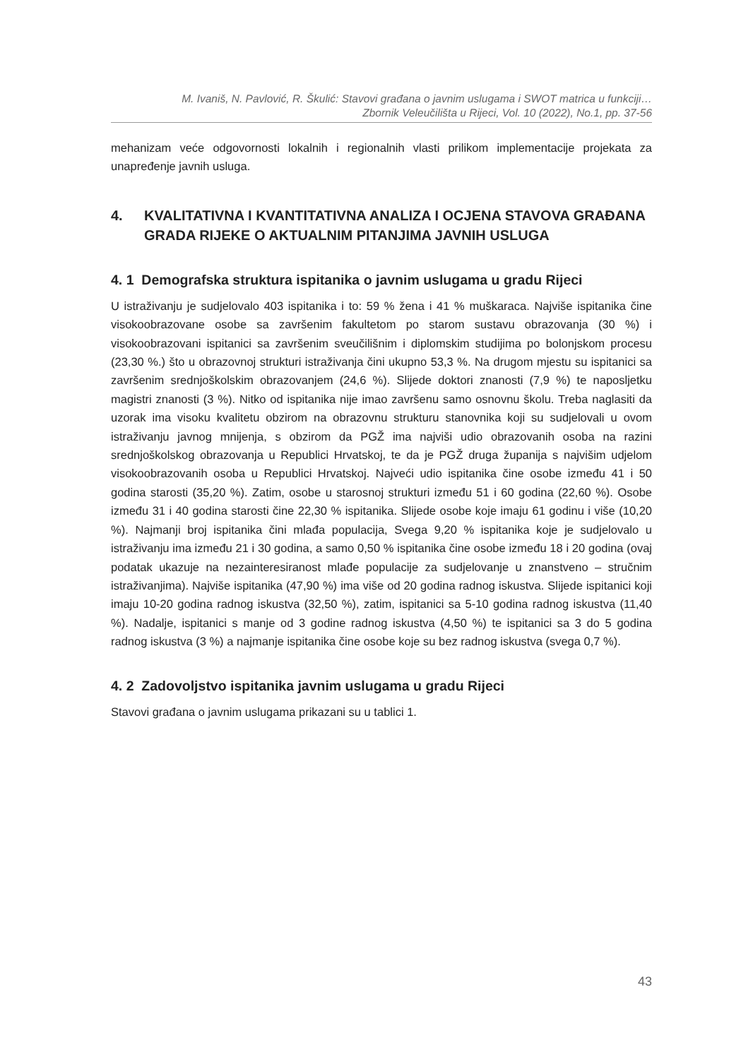M. Ivaniš, N. Pavlović, R. Škulić: Stavovi građana o javnim uslugama i SWOT matrica u funkciji…
Zbornik Veleučilišta u Rijeci, Vol. 10 (2022), No.1, pp. 37-56
mehanizam veće odgovornosti lokalnih i regionalnih vlasti prilikom implementacije projekata za unapređenje javnih usluga.
4. KVALITATIVNA I KVANTITATIVNA ANALIZA I OCJENA STAVOVA GRAĐANA GRADA RIJEKE O AKTUALNIM PITANJIMA JAVNIH USLUGA
4. 1 Demografska struktura ispitanika o javnim uslugama u gradu Rijeci
U istraživanju je sudjelovalo 403 ispitanika i to: 59 % žena i 41 % muškaraca. Najviše ispitanika čine visokoobrazovane osobe sa završenim fakultetom po starom sustavu obrazovanja (30 %) i visokoobrazovani ispitanici sa završenim sveučilišnim i diplomskim studijima po bolonjskom procesu (23,30 %.) što u obrazovnoj strukturi istraživanja čini ukupno 53,3 %. Na drugom mjestu su ispitanici sa završenim srednjoškolskim obrazovanjem (24,6 %). Slijede doktori znanosti (7,9 %) te naposljetku magistri znanosti (3 %). Nitko od ispitanika nije imao završenu samo osnovnu školu. Treba naglasiti da uzorak ima visoku kvalitetu obzirom na obrazovnu strukturu stanovnika koji su sudjelovali u ovom istraživanju javnog mnijenja, s obzirom da PGŽ ima najviši udio obrazovanih osoba na razini srednjoškolskog obrazovanja u Republici Hrvatskoj, te da je PGŽ druga županija s najvišim udjelom visokoobrazovanih osoba u Republici Hrvatskoj. Najveći udio ispitanika čine osobe između 41 i 50 godina starosti (35,20 %). Zatim, osobe u starosnoj strukturi između 51 i 60 godina (22,60 %). Osobe između 31 i 40 godina starosti čine 22,30 % ispitanika. Slijede osobe koje imaju 61 godinu i više (10,20 %). Najmanji broj ispitanika čini mlađa populacija, Svega 9,20 % ispitanika koje je sudjelovalo u istraživanju ima između 21 i 30 godina, a samo 0,50 % ispitanika čine osobe između 18 i 20 godina (ovaj podatak ukazuje na nezainteresiranost mlađe populacije za sudjelovanje u znanstveno – stručnim istraživanjima). Najviše ispitanika (47,90 %) ima više od 20 godina radnog iskustva. Slijede ispitanici koji imaju 10-20 godina radnog iskustva (32,50 %), zatim, ispitanici sa 5-10 godina radnog iskustva (11,40 %). Nadalje, ispitanici s manje od 3 godine radnog iskustva (4,50 %) te ispitanici sa 3 do 5 godina radnog iskustva (3 %) a najmanje ispitanika čine osobe koje su bez radnog iskustva (svega 0,7 %).
4. 2 Zadovoljstvo ispitanika javnim uslugama u gradu Rijeci
Stavovi građana o javnim uslugama prikazani su u tablici 1.
43